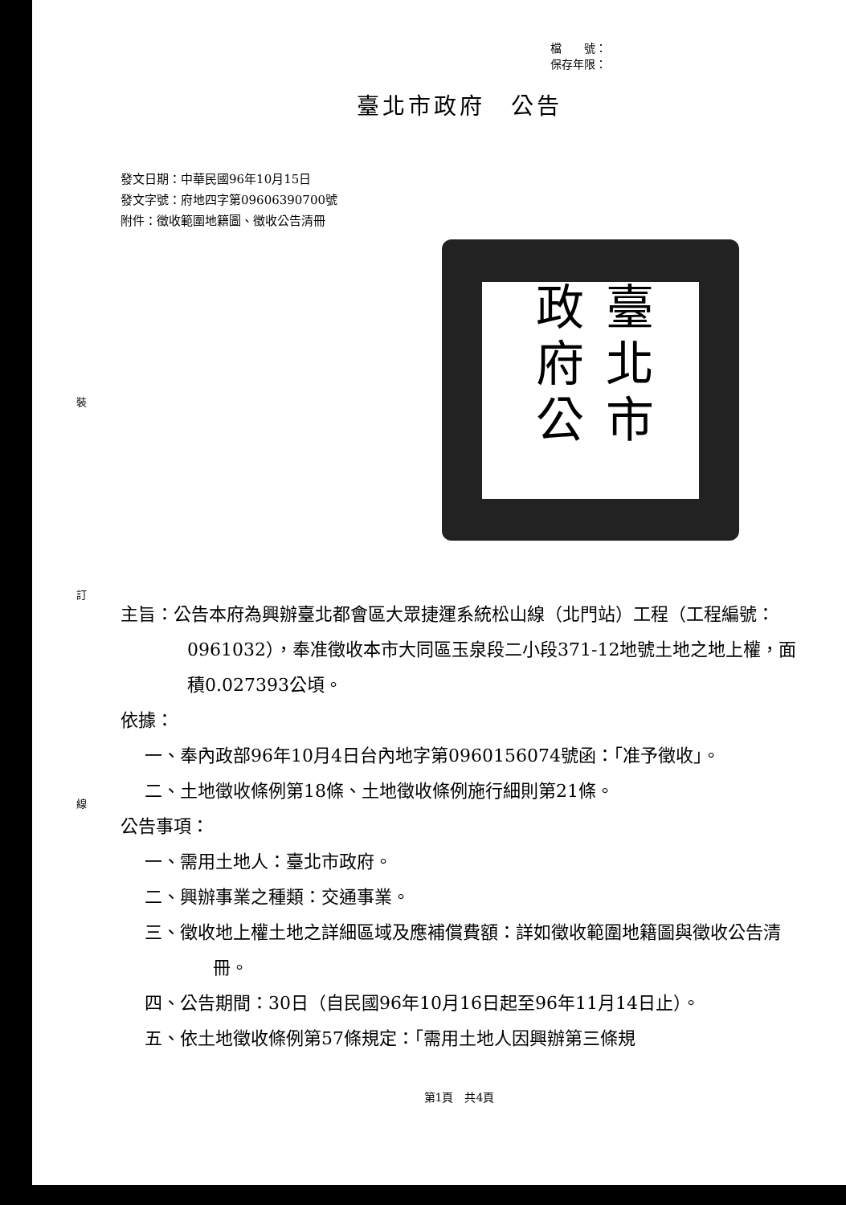裝
訂
線
檔　　號：
保存年限：
臺北市政府　公告
發文日期：中華民國96年10月15日
發文字號：府地四字第09606390700號
附件：徵收範圍地籍圖、徵收公告清冊
臺北市政府公
主旨：公告本府為興辦臺北都會區大眾捷運系統松山線（北門站）工程（工程編號：0961032），奉准徵收本市大同區玉泉段二小段371-12地號土地之地上權，面積0.027393公頃。
依據：
一、奉內政部96年10月4日台內地字第0960156074號函：「准予徵收」。
二、土地徵收條例第18條、土地徵收條例施行細則第21條。
公告事項：
一、需用土地人：臺北市政府。
二、興辦事業之種類：交通事業。
三、徵收地上權土地之詳細區域及應補償費額：詳如徵收範圍地籍圖與徵收公告清冊。
四、公告期間：30日（自民國96年10月16日起至96年11月14日止）。
五、依土地徵收條例第57條規定：「需用土地人因興辦第三條規
第1頁　共4頁